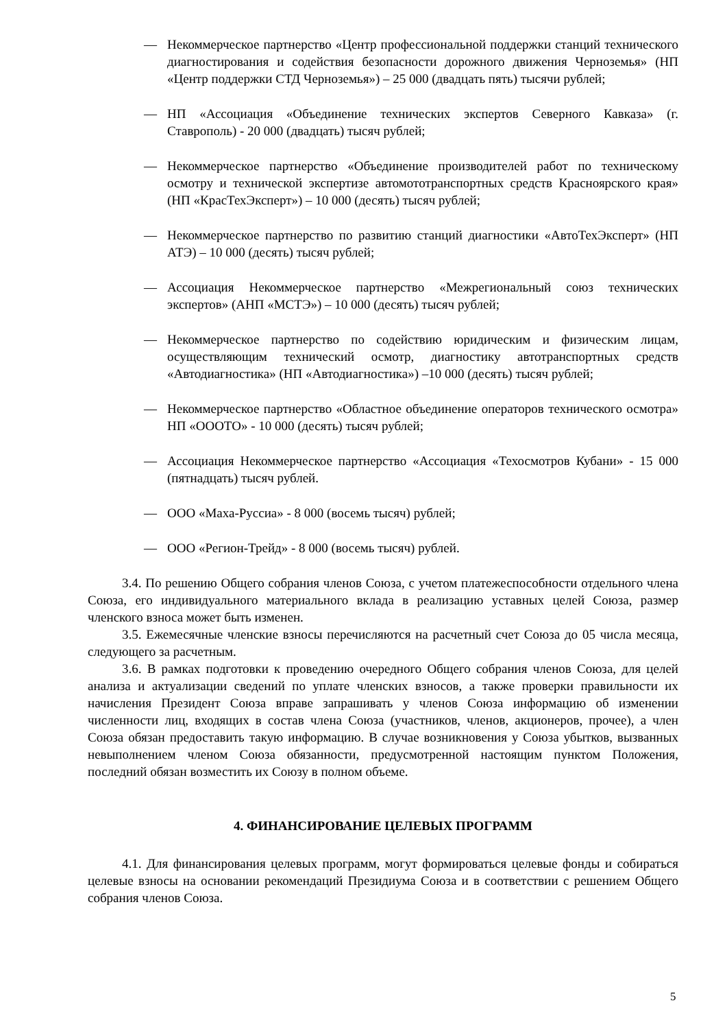— Некоммерческое партнерство «Центр профессиональной поддержки станций технического диагностирования и содействия безопасности дорожного движения Черноземья» (НП «Центр поддержки СТД Черноземья») – 25 000 (двадцать пять) тысячи рублей;
— НП «Ассоциация «Объединение технических экспертов Северного Кавказа» (г. Ставрополь) - 20 000 (двадцать) тысяч рублей;
— Некоммерческое партнерство «Объединение производителей работ по техническому осмотру и технической экспертизе автомототранспортных средств Красноярского края» (НП «КрасТехЭксперт») – 10 000 (десять) тысяч рублей;
— Некоммерческое партнерство по развитию станций диагностики «АвтоТехЭксперт» (НП АТЭ) – 10 000 (десять) тысяч рублей;
— Ассоциация Некоммерческое партнерство «Межрегиональный союз технических экспертов» (АНП «МСТЭ») – 10 000 (десять) тысяч рублей;
— Некоммерческое партнерство по содействию юридическим и физическим лицам, осуществляющим технический осмотр, диагностику автотранспортных средств «Автодиагностика» (НП «Автодиагностика») –10 000 (десять) тысяч рублей;
— Некоммерческое партнерство «Областное объединение операторов технического осмотра» НП «ОООТО» - 10 000 (десять) тысяч рублей;
— Ассоциация Некоммерческое партнерство «Ассоциация «Техосмотров Кубани» - 15 000 (пятнадцать) тысяч рублей.
— ООО «Маха-Руссиа» - 8 000 (восемь тысяч) рублей;
— ООО «Регион-Трейд» - 8 000 (восемь тысяч) рублей.
3.4. По решению Общего собрания членов Союза, с учетом платежеспособности отдельного члена Союза, его индивидуального материального вклада в реализацию уставных целей Союза, размер членского взноса может быть изменен.
3.5. Ежемесячные членские взносы перечисляются на расчетный счет Союза до 05 числа месяца, следующего за расчетным.
3.6. В рамках подготовки к проведению очередного Общего собрания членов Союза, для целей анализа и актуализации сведений по уплате членских взносов, а также проверки правильности их начисления Президент Союза вправе запрашивать у членов Союза информацию об изменении численности лиц, входящих в состав члена Союза (участников, членов, акционеров, прочее), а член Союза обязан предоставить такую информацию. В случае возникновения у Союза убытков, вызванных невыполнением членом Союза обязанности, предусмотренной настоящим пунктом Положения, последний обязан возместить их Союзу в полном объеме.
4. ФИНАНСИРОВАНИЕ ЦЕЛЕВЫХ ПРОГРАММ
4.1. Для финансирования целевых программ, могут формироваться целевые фонды и собираться целевые взносы на основании рекомендаций Президиума Союза и в соответствии с решением Общего собрания членов Союза.
5